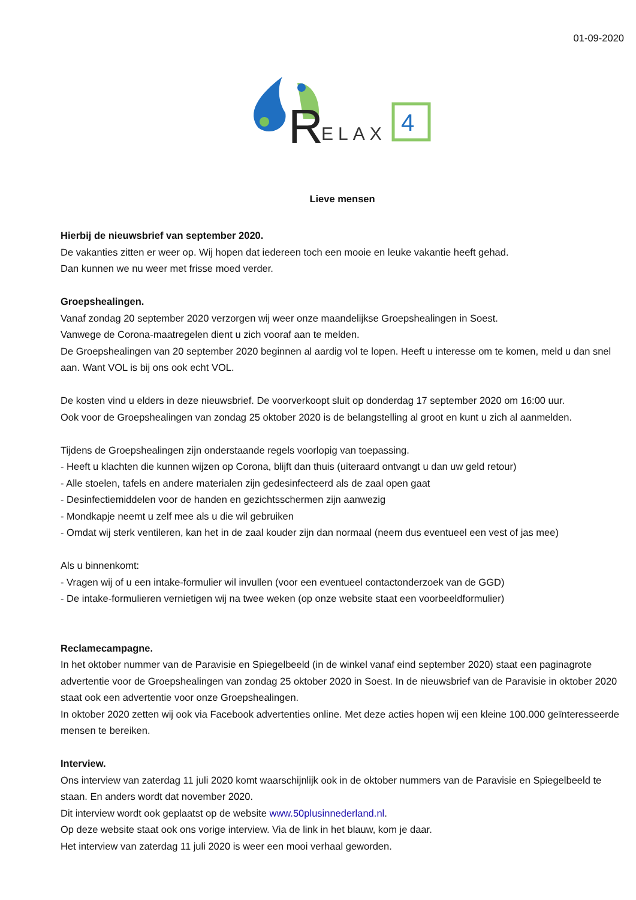01-09-2020
R
ELAX
4
Lieve mensen
Hierbij de nieuwsbrief van september 2020.
De vakanties zitten er weer op. Wij hopen dat iedereen toch een mooie en leuke vakantie heeft gehad.
Dan kunnen we nu weer met frisse moed verder.
Groepshealingen.
Vanaf zondag 20 september 2020 verzorgen wij weer onze maandelijkse Groepshealingen in Soest.
Vanwege de Corona-maatregelen dient u zich vooraf aan te melden.
De Groepshealingen van 20 september 2020 beginnen al aardig vol te lopen. Heeft u interesse om te komen, meld u dan snel aan. Want VOL is bij ons ook echt VOL.
De kosten vind u elders in deze nieuwsbrief. De voorverkoopt sluit op donderdag 17 september 2020 om 16:00 uur.
Ook voor de Groepshealingen van zondag 25 oktober 2020 is de belangstelling al groot en kunt u zich al aanmelden.
Tijdens de Groepshealingen zijn onderstaande regels voorlopig van toepassing.
- Heeft u klachten die kunnen wijzen op Corona, blijft dan thuis (uiteraard ontvangt u dan uw geld retour)
- Alle stoelen, tafels en andere materialen zijn gedesinfecteerd als de zaal open gaat
- Desinfectiemiddelen voor de handen en gezichtsschermen zijn aanwezig
- Mondkapje neemt u zelf mee als u die wil gebruiken
- Omdat wij sterk ventileren, kan het in de zaal kouder zijn dan normaal (neem dus eventueel een vest of jas mee)
Als u binnenkomt:
- Vragen wij of u een intake-formulier wil invullen (voor een eventueel contactonderzoek van de GGD)
- De intake-formulieren vernietigen wij na twee weken (op onze website staat een voorbeeldformulier)
Reclamecampagne.
In het oktober nummer van de Paravisie en Spiegelbeeld (in de winkel vanaf eind september 2020) staat een paginagrote advertentie voor de Groepshealingen van zondag 25 oktober 2020 in Soest. In de nieuwsbrief van de Paravisie in oktober 2020 staat ook een advertentie voor onze Groepshealingen.
In oktober 2020 zetten wij ook via Facebook advertenties online. Met deze acties hopen wij een kleine 100.000 geïnteresseerde mensen te bereiken.
Interview.
Ons interview van zaterdag 11 juli 2020 komt waarschijnlijk ook in de oktober nummers van de Paravisie en Spiegelbeeld te staan. En anders wordt dat november 2020.
Dit interview wordt ook geplaatst op de website www.50plusinnederland.nl.
Op deze website staat ook ons vorige interview. Via de link in het blauw, kom je daar.
Het interview van zaterdag 11 juli 2020 is weer een mooi verhaal geworden.